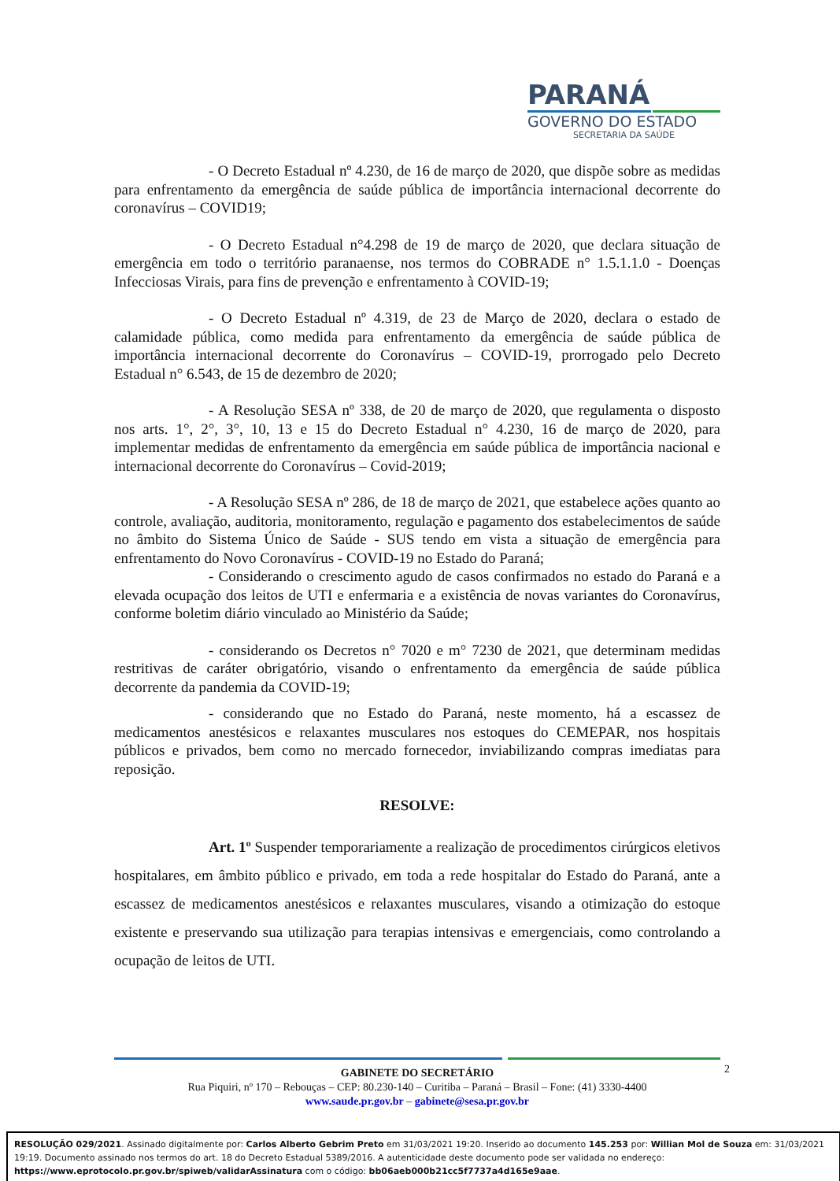PARANÁ
GOVERNO DO ESTADO
SECRETARIA DA SAÚDE
- O Decreto Estadual nº 4.230, de 16 de março de 2020, que dispõe sobre as medidas para enfrentamento da emergência de saúde pública de importância internacional decorrente do coronavírus – COVID19;
- O Decreto Estadual n°4.298 de 19 de março de 2020, que declara situação de emergência em todo o território paranaense, nos termos do COBRADE n° 1.5.1.1.0 - Doenças Infecciosas Virais, para fins de prevenção e enfrentamento à COVID-19;
- O Decreto Estadual nº 4.319, de 23 de Março de 2020, declara o estado de calamidade pública, como medida para enfrentamento da emergência de saúde pública de importância internacional decorrente do Coronavírus – COVID-19, prorrogado pelo Decreto Estadual n° 6.543, de 15 de dezembro de 2020;
- A Resolução SESA nº 338, de 20 de março de 2020, que regulamenta o disposto nos arts. 1°, 2°, 3°, 10, 13 e 15 do Decreto Estadual n° 4.230, 16 de março de 2020, para implementar medidas de enfrentamento da emergência em saúde pública de importância nacional e internacional decorrente do Coronavírus – Covid-2019;
- A Resolução SESA nº 286, de 18 de março de 2021, que estabelece ações quanto ao controle, avaliação, auditoria, monitoramento, regulação e pagamento dos estabelecimentos de saúde no âmbito do Sistema Único de Saúde - SUS tendo em vista a situação de emergência para enfrentamento do Novo Coronavírus - COVID-19 no Estado do Paraná;
- Considerando o crescimento agudo de casos confirmados no estado do Paraná e a elevada ocupação dos leitos de UTI e enfermaria e a existência de novas variantes do Coronavírus, conforme boletim diário vinculado ao Ministério da Saúde;
- considerando os Decretos n° 7020 e m° 7230 de 2021, que determinam medidas restritivas de caráter obrigatório, visando o enfrentamento da emergência de saúde pública decorrente da pandemia da COVID-19;
- considerando que no Estado do Paraná, neste momento, há a escassez de medicamentos anestésicos e relaxantes musculares nos estoques do CEMEPAR, nos hospitais públicos e privados, bem como no mercado fornecedor, inviabilizando compras imediatas para reposição.
RESOLVE:
Art. 1º Suspender temporariamente a realização de procedimentos cirúrgicos eletivos hospitalares, em âmbito público e privado, em toda a rede hospitalar do Estado do Paraná, ante a escassez de medicamentos anestésicos e relaxantes musculares, visando a otimização do estoque existente e preservando sua utilização para terapias intensivas e emergenciais, como controlando a ocupação de leitos de UTI.
2
GABINETE DO SECRETÁRIO
Rua Piquiri, nº 170 – Rebouças – CEP: 80.230-140 – Curitiba – Paraná – Brasil – Fone: (41) 3330-4400
www.saude.pr.gov.br – gabinete@sesa.pr.gov.br
RESOLUÇÃO 029/2021. Assinado digitalmente por: Carlos Alberto Gebrim Preto em 31/03/2021 19:20. Inserido ao documento 145.253 por: Willian Mol de Souza em: 31/03/2021 19:19. Documento assinado nos termos do art. 18 do Decreto Estadual 5389/2016. A autenticidade deste documento pode ser validada no endereço: https://www.eprotocolo.pr.gov.br/spiweb/validarAssinatura com o código: bb06aeb000b21cc5f7737a4d165e9aae.